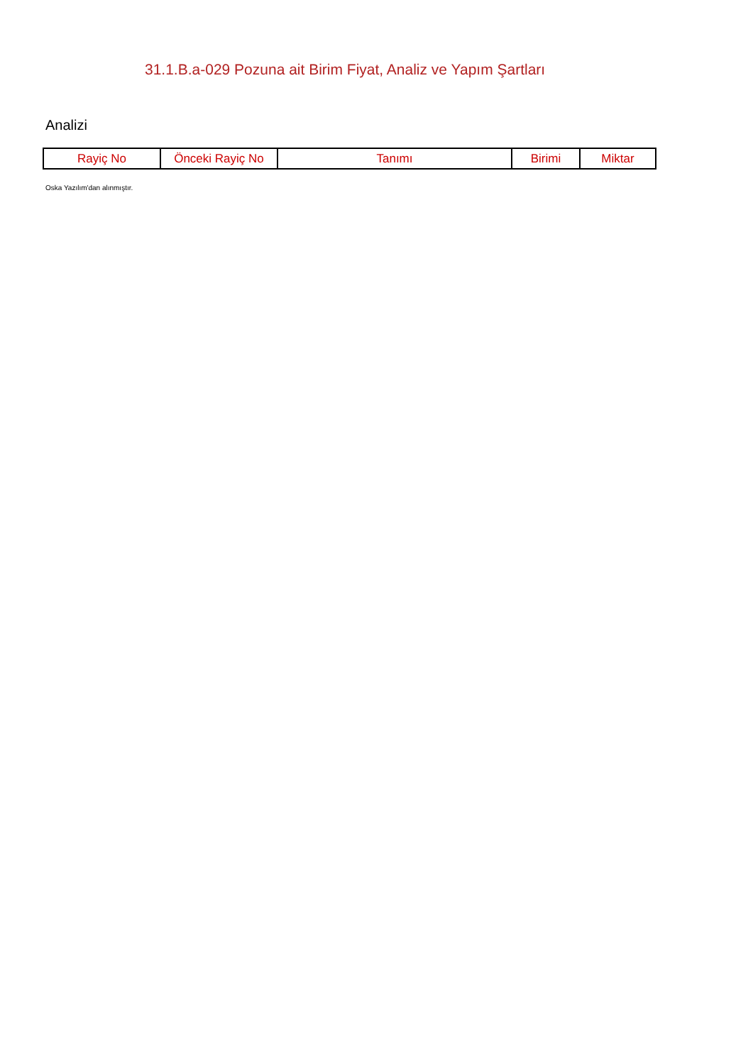31.1.B.a-029 Pozuna ait Birim Fiyat, Analiz ve Yapım Şartları
Analizi
| Rayiç No | Önceki Rayiç No | Tanımı | Birimi | Miktar |
| --- | --- | --- | --- | --- |
Oska Yazılım'dan alınmıştır.